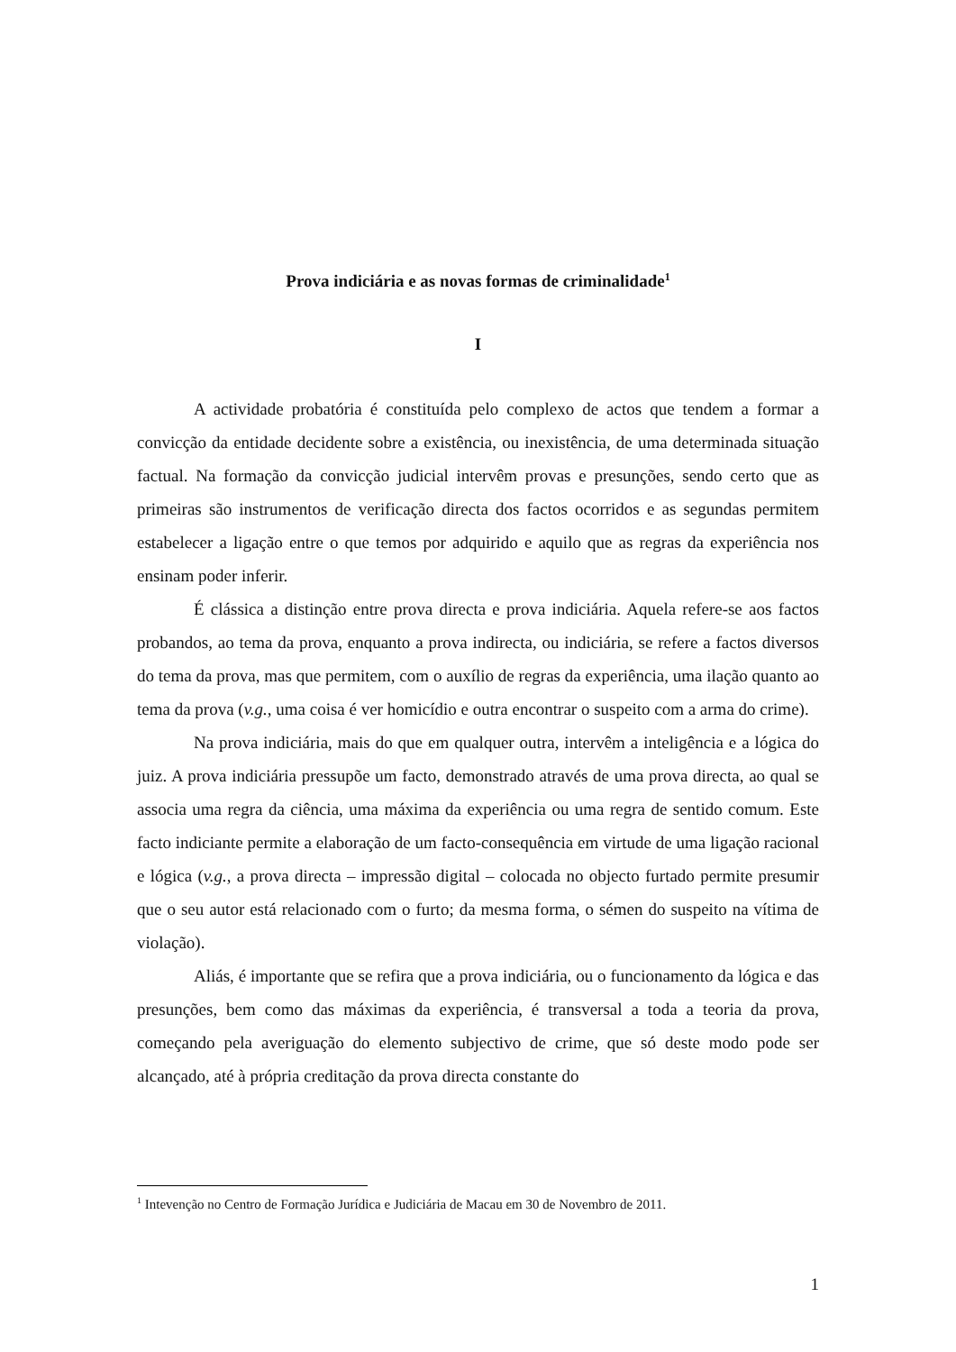Prova indiciária e as novas formas de criminalidade<sup>1</sup>
I
A actividade probatória é constituída pelo complexo de actos que tendem a formar a convicção da entidade decidente sobre a existência, ou inexistência, de uma determinada situação factual. Na formação da convicção judicial intervêm provas e presunções, sendo certo que as primeiras são instrumentos de verificação directa dos factos ocorridos e as segundas permitem estabelecer a ligação entre o que temos por adquirido e aquilo que as regras da experiência nos ensinam poder inferir.
É clássica a distinção entre prova directa e prova indiciária. Aquela refere-se aos factos probandos, ao tema da prova, enquanto a prova indirecta, ou indiciária, se refere a factos diversos do tema da prova, mas que permitem, com o auxílio de regras da experiência, uma ilação quanto ao tema da prova (v.g., uma coisa é ver homicídio e outra encontrar o suspeito com a arma do crime).
Na prova indiciária, mais do que em qualquer outra, intervêm a inteligência e a lógica do juiz. A prova indiciária pressupõe um facto, demonstrado através de uma prova directa, ao qual se associa uma regra da ciência, uma máxima da experiência ou uma regra de sentido comum. Este facto indiciante permite a elaboração de um facto-consequência em virtude de uma ligação racional e lógica (v.g., a prova directa – impressão digital – colocada no objecto furtado permite presumir que o seu autor está relacionado com o furto; da mesma forma, o sémen do suspeito na vítima de violação).
Aliás, é importante que se refira que a prova indiciária, ou o funcionamento da lógica e das presunções, bem como das máximas da experiência, é transversal a toda a teoria da prova, começando pela averiguação do elemento subjectivo de crime, que só deste modo pode ser alcançado, até à própria creditação da prova directa constante do
<sup>1</sup> Intevenção no Centro de Formação Jurídica e Judiciária de Macau em 30 de Novembro de 2011.
1